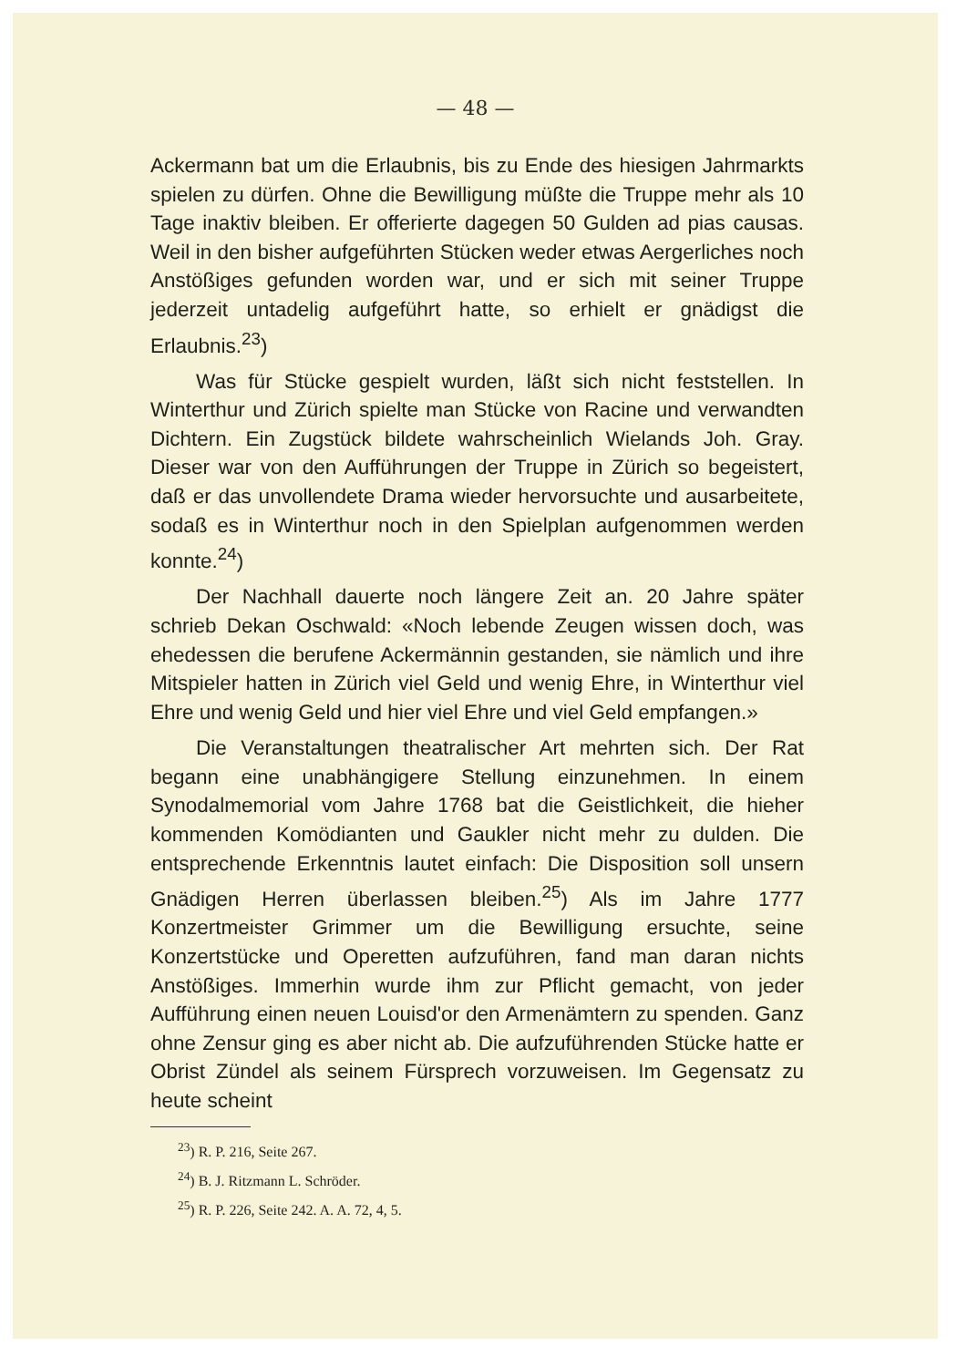— 48 —
Ackermann bat um die Erlaubnis, bis zu Ende des hiesigen Jahrmarkts spielen zu dürfen. Ohne die Bewilligung müßte die Truppe mehr als 10 Tage inaktiv bleiben. Er offerierte dagegen 50 Gulden ad pias causas. Weil in den bisher aufgeführten Stücken weder etwas Aergerliches noch Anstößiges gefunden worden war, und er sich mit seiner Truppe jederzeit untadelig aufgeführt hatte, so erhielt er gnädigst die Erlaubnis.<sup>23</sup>)
Was für Stücke gespielt wurden, läßt sich nicht feststellen. In Winterthur und Zürich spielte man Stücke von Racine und verwandten Dichtern. Ein Zugstück bildete wahrscheinlich Wielands Joh. Gray. Dieser war von den Aufführungen der Truppe in Zürich so begeistert, daß er das unvollendete Drama wieder hervorsuchte und ausarbeitete, sodaß es in Winterthur noch in den Spielplan aufgenommen werden konnte.<sup>24</sup>)
Der Nachhall dauerte noch längere Zeit an. 20 Jahre später schrieb Dekan Oschwald: «Noch lebende Zeugen wissen doch, was ehedessen die berufene Ackermännin gestanden, sie nämlich und ihre Mitspieler hatten in Zürich viel Geld und wenig Ehre, in Winterthur viel Ehre und wenig Geld und hier viel Ehre und viel Geld empfangen.»
Die Veranstaltungen theatralischer Art mehrten sich. Der Rat begann eine unabhängigere Stellung einzunehmen. In einem Synodalmemorial vom Jahre 1768 bat die Geistlichkeit, die hieher kommenden Komödianten und Gaukler nicht mehr zu dulden. Die entsprechende Erkenntnis lautet einfach: Die Disposition soll unsern Gnädigen Herren überlassen bleiben.<sup>25</sup>) Als im Jahre 1777 Konzertmeister Grimmer um die Bewilligung ersuchte, seine Konzertstücke und Operetten aufzuführen, fand man daran nichts Anstößiges. Immerhin wurde ihm zur Pflicht gemacht, von jeder Aufführung einen neuen Louisd'or den Armenämtern zu spenden. Ganz ohne Zensur ging es aber nicht ab. Die aufzuführenden Stücke hatte er Obrist Zündel als seinem Fürsprech vorzuweisen. Im Gegensatz zu heute scheint
<sup>23</sup>) R. P. 216, Seite 267.
<sup>24</sup>) B. J. Ritzmann L. Schröder.
<sup>25</sup>) R. P. 226, Seite 242. A. A. 72, 4, 5.